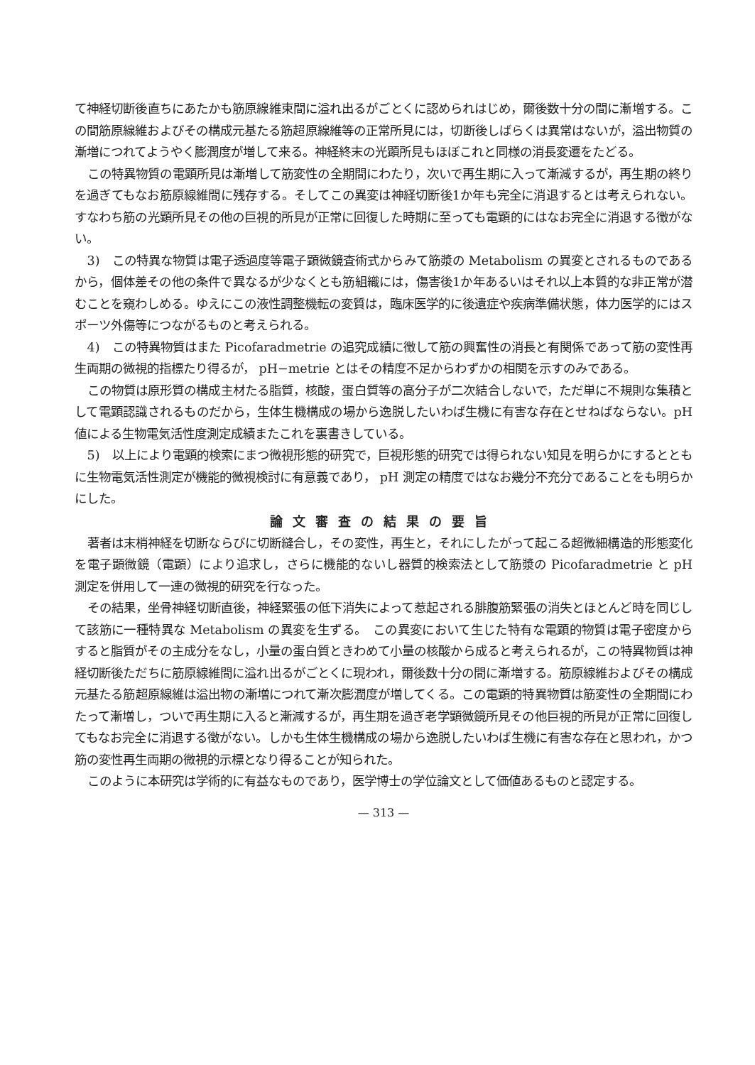て神経切断後直ちにあたかも筋原線維束間に溢れ出るがごとくに認められはじめ，爾後数十分の間に漸増する。この間筋原線維およびその構成元基たる筋超原線維等の正常所見には，切断後しばらくは異常はないが，溢出物質の漸増につれてようやく膨潤度が増して来る。神経終末の光顕所見もほぼこれと同様の消長変遷をたどる。
この特異物質の電顕所見は漸増して筋変性の全期間にわたり，次いで再生期に入って漸減するが，再生期の終りを過ぎてもなお筋原線維間に残存する。そしてこの異変は神経切断後1か年も完全に消退するとは考えられない。すなわち筋の光顕所見その他の巨視的所見が正常に回復した時期に至っても電顕的にはなお完全に消退する徴がない。
3)　この特異な物質は電子透過度等電子顕微鏡査術式からみて筋漿の Metabolism の異変とされるものであるから，個体差その他の条件で異なるが少なくとも筋組織には，傷害後1か年あるいはそれ以上本質的な非正常が潜むことを窺わしめる。ゆえにこの液性調整機転の変質は，臨床医学的に後遺症や疾病準備状態，体力医学的にはスポーツ外傷等につながるものと考えられる。
4)　この特異物質はまた Picofaradmetrie の追究成績に徴して筋の興奮性の消長と有関係であって筋の変性再生両期の微視的指標たり得るが， pH−metrie とはその精度不足からわずかの相関を示すのみである。
この物質は原形質の構成主材たる脂質，核酸，蛋白質等の高分子が二次結合しないで，ただ単に不規則な集積として電顕認識されるものだから，生体生機構成の場から逸脱したいわば生機に有害な存在とせねばならない。pH 値による生物電気活性度測定成績またこれを裏書きしている。
5)　以上により電顕的検索にまつ微視形態的研究で，巨視形態的研究では得られない知見を明らかにするとともに生物電気活性測定が機能的微視検討に有意義であり， pH 測定の精度ではなお幾分不充分であることをも明らかにした。
論文審査の結果の要旨
著者は末梢神経を切断ならびに切断縫合し，その変性，再生と，それにしたがって起こる超微細構造的形態変化を電子顕微鏡（電顕）により追求し，さらに機能的ないし器質的検索法として筋漿の Picofaradmetrie と pH 測定を併用して一連の微視的研究を行なった。
その結果，坐骨神経切断直後，神経緊張の低下消失によって惹起される腓腹筋緊張の消失とほとんど時を同じして該筋に一種特異な Metabolism の異変を生ずる。　この異変において生じた特有な電顕的物質は電子密度からすると脂質がその主成分をなし，小量の蛋白質ときわめて小量の核酸から成ると考えられるが，この特異物質は神経切断後ただちに筋原線維間に溢れ出るがごとくに現われ，爾後数十分の間に漸増する。筋原線維およびその構成元基たる筋超原線維は溢出物の漸増につれて漸次膨潤度が増してくる。この電顕的特異物質は筋変性の全期間にわたって漸増し，ついで再生期に入ると漸減するが，再生期を過ぎ老学顕微鏡所見その他巨視的所見が正常に回復してもなお完全に消退する徴がない。しかも生体生機構成の場から逸脱したいわば生機に有害な存在と思われ，かつ筋の変性再生両期の微視的示標となり得ることが知られた。
このように本研究は学術的に有益なものであり，医学博士の学位論文として価値あるものと認定する。
— 313 —